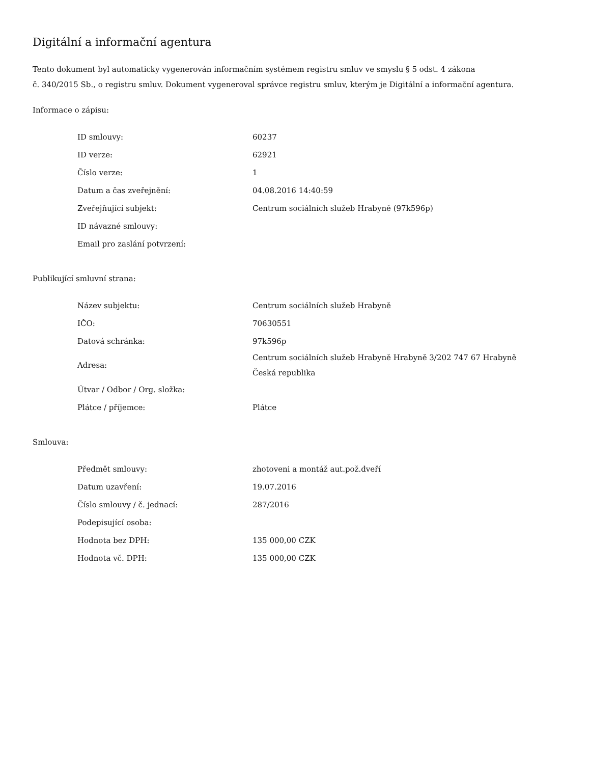Digitální a informační agentura
Tento dokument byl automaticky vygenerován informačním systémem registru smluv ve smyslu § 5 odst. 4 zákona
č. 340/2015 Sb., o registru smluv. Dokument vygeneroval správce registru smluv, kterým je Digitální a informační agentura.
Informace o zápisu:
| ID smlouvy: | 60237 |
| ID verze: | 62921 |
| Číslo verze: | 1 |
| Datum a čas zveřejnění: | 04.08.2016 14:40:59 |
| Zveřejňující subjekt: | Centrum sociálních služeb Hrabyně (97k596p) |
| ID návazné smlouvy: | |
| Email pro zaslání potvrzení: | |
Publikující smluvní strana:
| Název subjektu: | Centrum sociálních služeb Hrabyně |
| IČO: | 70630551 |
| Datová schránka: | 97k596p |
| Adresa: | Centrum sociálních služeb Hrabyně Hrabyně 3/202 747 67 Hrabyně Česká republika |
| Útvar / Odbor / Org. složka: | |
| Plátce / příjemce: | Plátce |
Smlouva:
| Předmět smlouvy: | zhotoveni a montáž aut.pož.dveří |
| Datum uzavření: | 19.07.2016 |
| Číslo smlouvy / č. jednací: | 287/2016 |
| Podepisující osoba: | |
| Hodnota bez DPH: | 135 000,00 CZK |
| Hodnota vč. DPH: | 135 000,00 CZK |